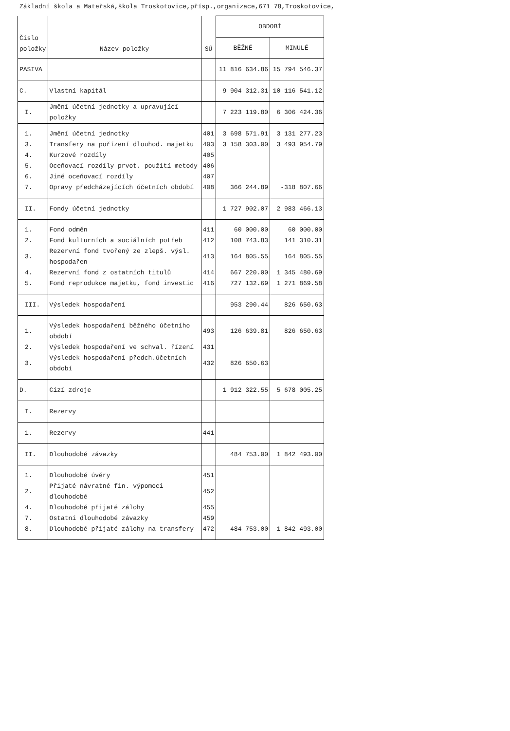Základní škola a Mateřská,škola Troskotovice,přísp.,organizace,671 78,Troskotovice,
| Číslo položky | Název položky | SÚ | OBDOBÍ | |
| --- | --- | --- | --- | --- |
| | | | BĚŽNÉ | MINULÉ |
| PASIVA | | | 11 816 634.86 | 15 794 546.37 |
| C. | Vlastní kapitál | | 9 904 312.31 | 10 116 541.12 |
| I. | Jmění účetní jednotky a upravující položky | | 7 223 119.80 | 6 306 424.36 |
| 1. | Jmění účetní jednotky | 401 | 3 698 571.91 | 3 131 277.23 |
| 3. | Transfery na pořízení dlouhod. majetku | 403 | 3 158 303.00 | 3 493 954.79 |
| 4. | Kurzové rozdíly | 405 | | |
| 5. | Oceňovací rozdíly prvot. použití metody | 406 | | |
| 6. | Jiné oceňovací rozdíly | 407 | | |
| 7. | Opravy předcházejících účetních období | 408 | 366 244.89 | -318 807.66 |
| II. | Fondy účetní jednotky | | 1 727 902.07 | 2 983 466.13 |
| 1. | Fond odměn | 411 | 60 000.00 | 60 000.00 |
| 2. | Fond kulturních a sociálních potřeb | 412 | 108 743.83 | 141 310.31 |
| 3. | Rezervní fond tvořený ze zlepš. výsl. hospodařen | 413 | 164 805.55 | 164 805.55 |
| 4. | Rezervní fond z ostatních titulů | 414 | 667 220.00 | 1 345 480.69 |
| 5. | Fond reprodukce majetku, fond investic | 416 | 727 132.69 | 1 271 869.58 |
| III. | Výsledek hospodaření | | 953 290.44 | 826 650.63 |
| 1. | Výsledek hospodaření běžného účetního období | 493 | 126 639.81 | 826 650.63 |
| 2. | Výsledek hospodaření ve schval. řízení | 431 | | |
| 3. | Výsledek hospodaření předch.účetních období | 432 | 826 650.63 | |
| D. | Cizí zdroje | | 1 912 322.55 | 5 678 005.25 |
| I. | Rezervy | | | |
| 1. | Rezervy | 441 | | |
| II. | Dlouhodobé závazky | | 484 753.00 | 1 842 493.00 |
| 1. | Dlouhodobé úvěry | 451 | | |
| 2. | Přijaté návratné fin. výpomoci dlouhodobé | 452 | | |
| 4. | Dlouhodobé přijaté zálohy | 455 | | |
| 7. | Ostatní dlouhodobé závazky | 459 | | |
| 8. | Dlouhodobé přijaté zálohy na transfery | 472 | 484 753.00 | 1 842 493.00 |